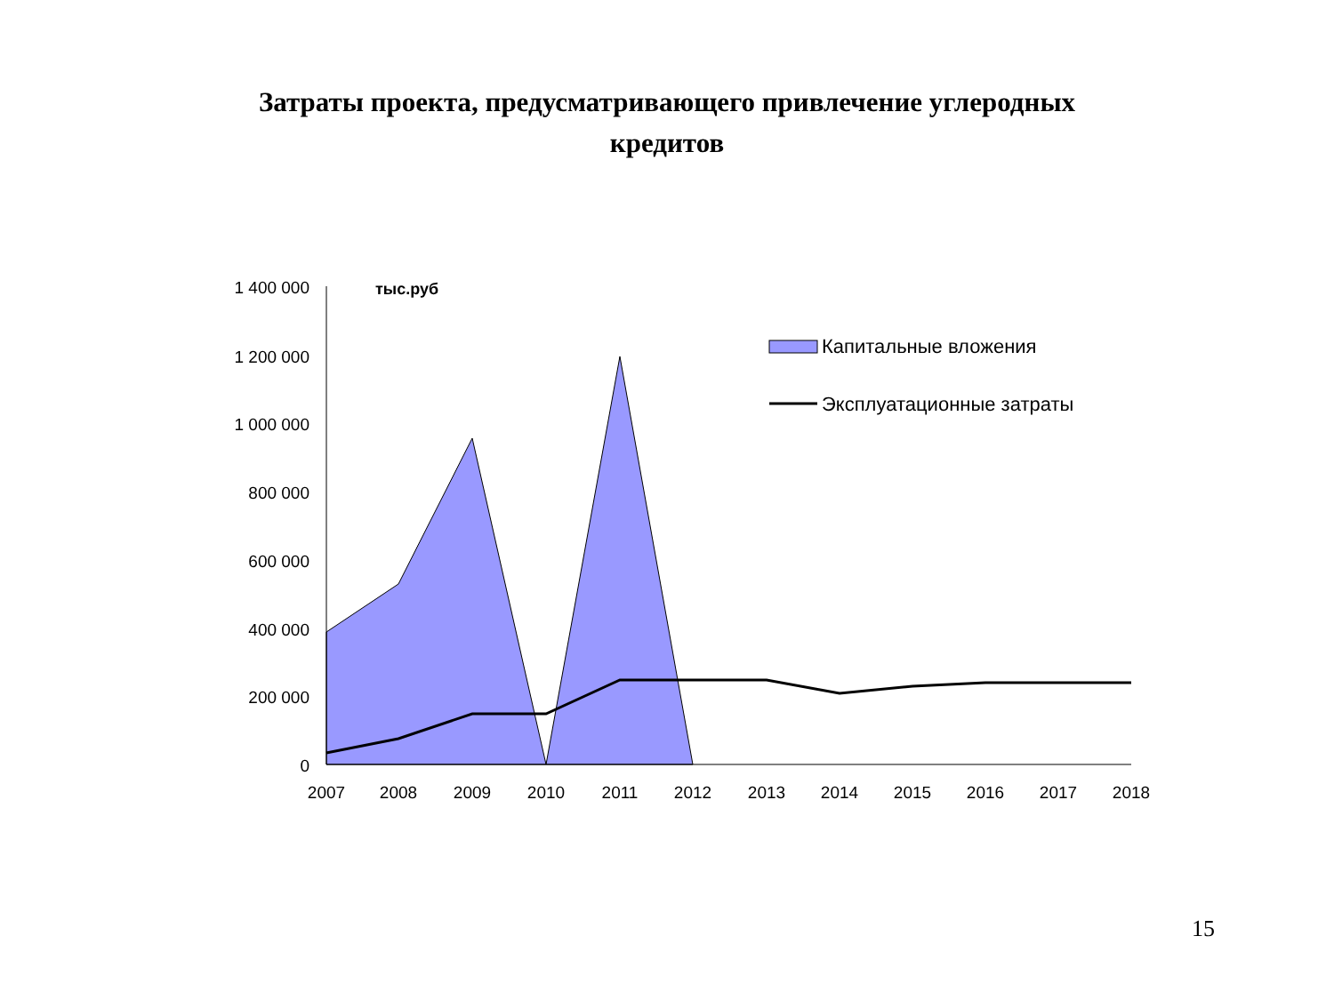Затраты проекта, предусматривающего привлечение углеродных
кредитов
1 400 000
1 200 000
1 000 000
800 000
600 000
400 000
200 000
0
тыс.руб
2007
2008
2009
2010
2011
2012
2013
2014
2015
2016
2017
2018
Капитальные вложения
Эксплуатационные затраты
15